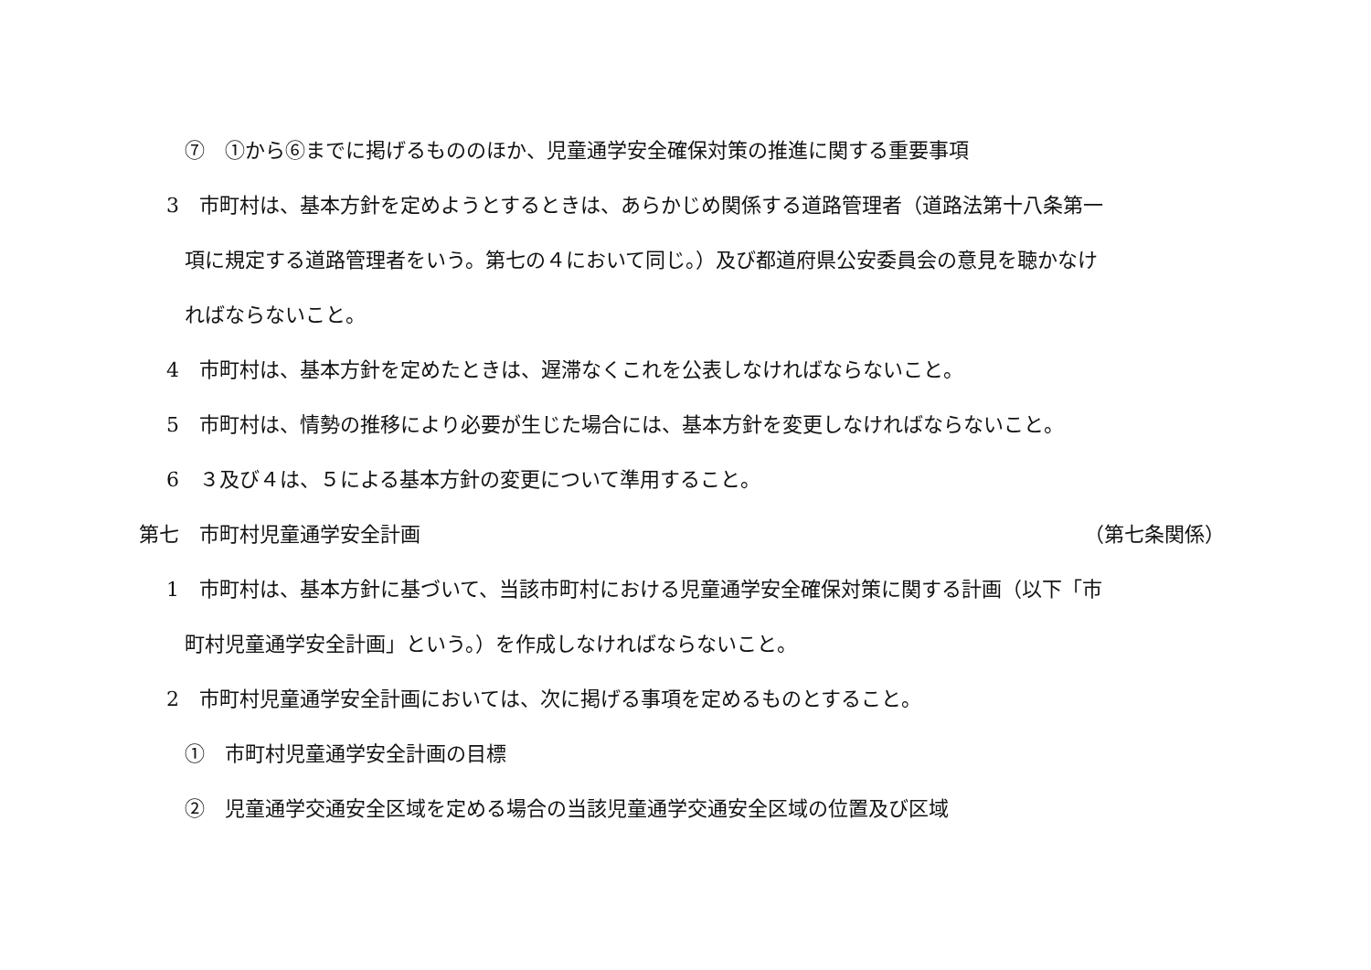⑦　①から⑥までに掲げるもののほか、児童通学安全確保対策の推進に関する重要事項
3　市町村は、基本方針を定めようとするときは、あらかじめ関係する道路管理者（道路法第十八条第一
項に規定する道路管理者をいう。第七の４において同じ。）及び都道府県公安委員会の意見を聴かなけ
ればならないこと。
4　市町村は、基本方針を定めたときは、遅滞なくこれを公表しなければならないこと。
5　市町村は、情勢の推移により必要が生じた場合には、基本方針を変更しなければならないこと。
6　３及び４は、５による基本方針の変更について準用すること。
第七　市町村児童通学安全計画 （第七条関係）
1　市町村は、基本方針に基づいて、当該市町村における児童通学安全確保対策に関する計画（以下「市
町村児童通学安全計画」という。）を作成しなければならないこと。
2　市町村児童通学安全計画においては、次に掲げる事項を定めるものとすること。
①　市町村児童通学安全計画の目標
②　児童通学交通安全区域を定める場合の当該児童通学交通安全区域の位置及び区域